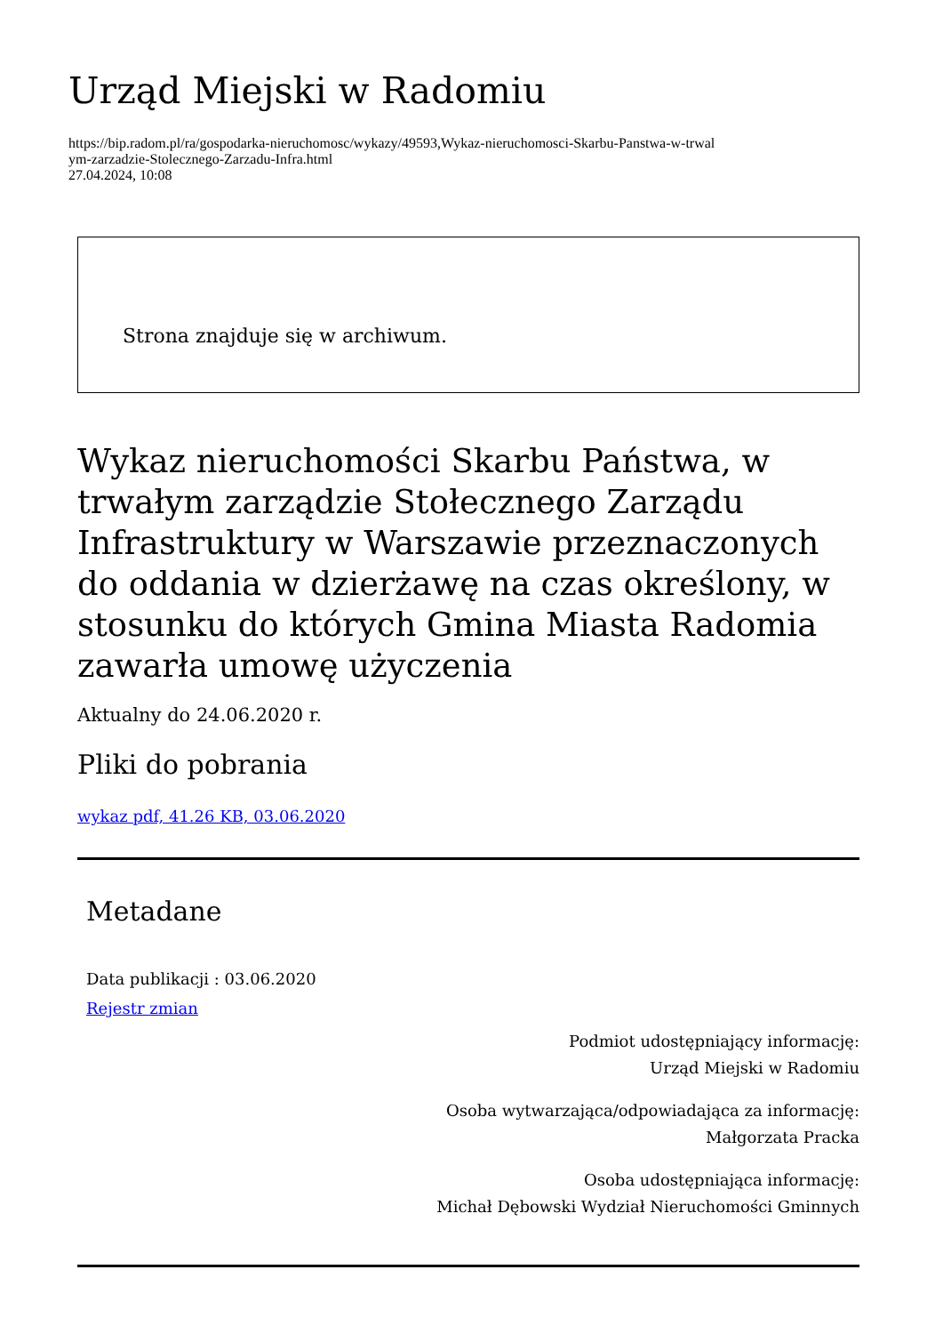Urząd Miejski w Radomiu
https://bip.radom.pl/ra/gospodarka-nieruchomosc/wykazy/49593,Wykaz-nieruchomosci-Skarbu-Panstwa-w-trwal
ym-zarzadzie-Stolecznego-Zarzadu-Infra.html
27.04.2024, 10:08
Strona znajduje się w archiwum.
Wykaz nieruchomości Skarbu Państwa, w trwałym zarządzie Stołecznego Zarządu Infrastruktury w Warszawie przeznaczonych do oddania w dzierżawę na czas określony, w stosunku do których Gmina Miasta Radomia zawarła umowę użyczenia
Aktualny do 24.06.2020 r.
Pliki do pobrania
wykaz pdf, 41.26 KB, 03.06.2020
Metadane
Data publikacji : 03.06.2020
Rejestr zmian
Podmiot udostępniający informację:
Urząd Miejski w Radomiu
Osoba wytwarzająca/odpowiadająca za informację:
Małgorzata Pracka
Osoba udostępniająca informację:
Michał Dębowski Wydział Nieruchomości Gminnych